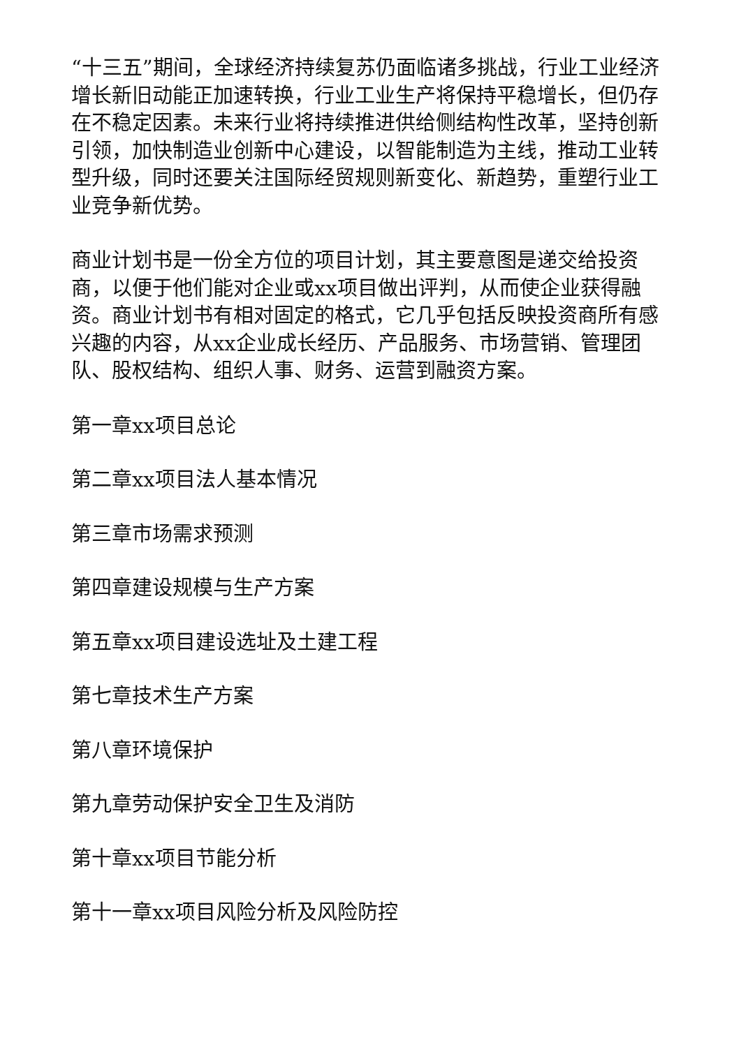“十三五”期间，全球经济持续复苏仍面临诸多挑战，行业工业经济增长新旧动能正加速转换，行业工业生产将保持平稳增长，但仍存在不稳定因素。未来行业将持续推进供给侧结构性改革，坚持创新引领，加快制造业创新中心建设，以智能制造为主线，推动工业转型升级，同时还要关注国际经贸规则新变化、新趋势，重塑行业工业竞争新优势。
商业计划书是一份全方位的项目计划，其主要意图是递交给投资商，以便于他们能对企业或xx项目做出评判，从而使企业获得融资。商业计划书有相对固定的格式，它几乎包括反映投资商所有感兴趣的内容，从xx企业成长经历、产品服务、市场营销、管理团队、股权结构、组织人事、财务、运营到融资方案。
第一章xx项目总论
第二章xx项目法人基本情况
第三章市场需求预测
第四章建设规模与生产方案
第五章xx项目建设选址及土建工程
第七章技术生产方案
第八章环境保护
第九章劳动保护安全卫生及消防
第十章xx项目节能分析
第十一章xx项目风险分析及风险防控